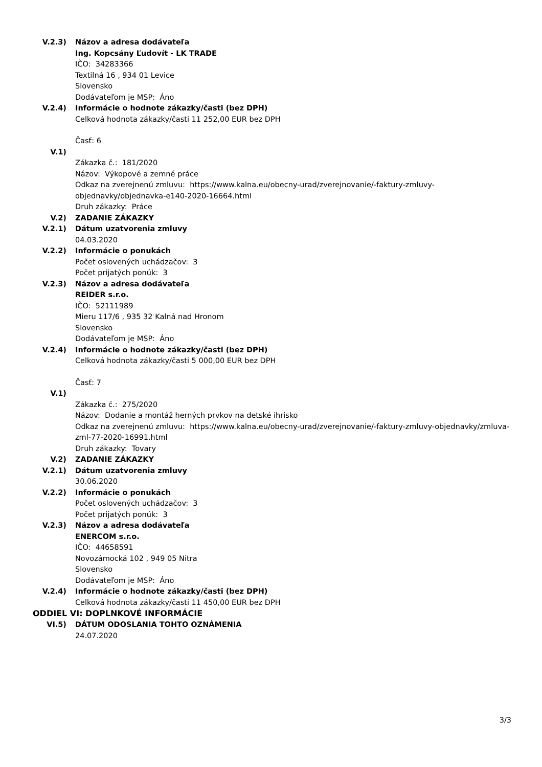V.2.3) Názov a adresa dodávateľa
Ing. Kopcsány Ľudovít - LK TRADE
IČO: 34283366
Textilná 16 , 934 01 Levice
Slovensko
Dodávateľom je MSP: Áno
V.2.4) Informácie o hodnote zákazky/časti (bez DPH)
Celková hodnota zákazky/časti 11 252,00 EUR bez DPH
Časť: 6
V.1)
Zákazka č.: 181/2020
Názov: Výkopové a zemné práce
Odkaz na zverejnenú zmluvu: https://www.kalna.eu/obecny-urad/zverejnovanie/-faktury-zmluvy-
objednavky/objednavka-e140-2020-16664.html
Druh zákazky: Práce
V.2) ZADANIE ZÁKAZKY
V.2.1) Dátum uzatvorenia zmluvy
04.03.2020
V.2.2) Informácie o ponukách
Počet oslovených uchádzačov: 3
Počet prijatých ponúk: 3
V.2.3) Názov a adresa dodávateľa
REIDER s.r.o.
IČO: 52111989
Mieru 117/6 , 935 32 Kalná nad Hronom
Slovensko
Dodávateľom je MSP: Áno
V.2.4) Informácie o hodnote zákazky/časti (bez DPH)
Celková hodnota zákazky/časti 5 000,00 EUR bez DPH
Časť: 7
V.1)
Zákazka č.: 275/2020
Názov: Dodanie a montáž herných prvkov na detské ihrisko
Odkaz na zverejnenú zmluvu: https://www.kalna.eu/obecny-urad/zverejnovanie/-faktury-zmluvy-objednavky/zmluva-
zml-77-2020-16991.html
Druh zákazky: Tovary
V.2) ZADANIE ZÁKAZKY
V.2.1) Dátum uzatvorenia zmluvy
30.06.2020
V.2.2) Informácie o ponukách
Počet oslovených uchádzačov: 3
Počet prijatých ponúk: 3
V.2.3) Názov a adresa dodávateľa
ENERCOM s.r.o.
IČO: 44658591
Novozámocká 102 , 949 05 Nitra
Slovensko
Dodávateľom je MSP: Áno
V.2.4) Informácie o hodnote zákazky/časti (bez DPH)
Celková hodnota zákazky/časti 11 450,00 EUR bez DPH
ODDIEL VI: DOPLNKOVÉ INFORMÁCIE
VI.5) DÁTUM ODOSLANIA TOHTO OZNÁMENIA
24.07.2020
3/3